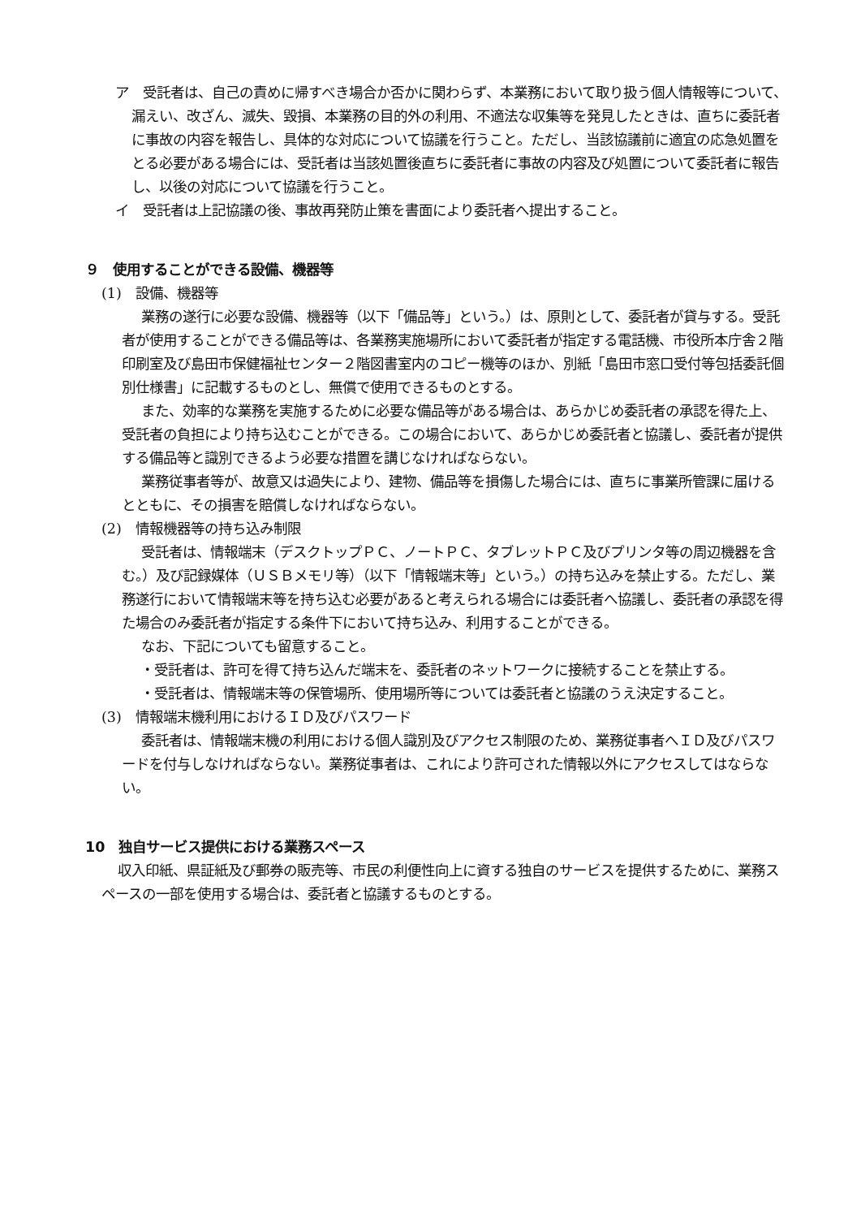ア　受託者は、自己の責めに帰すべき場合か否かに関わらず、本業務において取り扱う個人情報等について、漏えい、改ざん、滅失、毀損、本業務の目的外の利用、不適法な収集等を発見したときは、直ちに委託者に事故の内容を報告し、具体的な対応について協議を行うこと。ただし、当該協議前に適宜の応急処置をとる必要がある場合には、受託者は当該処置後直ちに委託者に事故の内容及び処置について委託者に報告し、以後の対応について協議を行うこと。
イ　受託者は上記協議の後、事故再発防止策を書面により委託者へ提出すること。
９　使用することができる設備、機器等
(1)　設備、機器等
業務の遂行に必要な設備、機器等（以下「備品等」という。）は、原則として、委託者が貸与する。受託者が使用することができる備品等は、各業務実施場所において委託者が指定する電話機、市役所本庁舎２階印刷室及び島田市保健福祉センター２階図書室内のコピー機等のほか、別紙「島田市窓口受付等包括委託個別仕様書」に記載するものとし、無償で使用できるものとする。
また、効率的な業務を実施するために必要な備品等がある場合は、あらかじめ委託者の承認を得た上、受託者の負担により持ち込むことができる。この場合において、あらかじめ委託者と協議し、委託者が提供する備品等と識別できるよう必要な措置を講じなければならない。
業務従事者等が、故意又は過失により、建物、備品等を損傷した場合には、直ちに事業所管課に届けるとともに、その損害を賠償しなければならない。
(2)　情報機器等の持ち込み制限
受託者は、情報端末（デスクトップＰＣ、ノートＰＣ、タブレットＰＣ及びプリンタ等の周辺機器を含む。）及び記録媒体（ＵＳＢメモリ等）（以下「情報端末等」という。）の持ち込みを禁止する。ただし、業務遂行において情報端末等を持ち込む必要があると考えられる場合には委託者へ協議し、委託者の承認を得た場合のみ委託者が指定する条件下において持ち込み、利用することができる。
なお、下記についても留意すること。
・受託者は、許可を得て持ち込んだ端末を、委託者のネットワークに接続することを禁止する。
・受託者は、情報端末等の保管場所、使用場所等については委託者と協議のうえ決定すること。
(3)　情報端末機利用におけるＩＤ及びパスワード
委託者は、情報端末機の利用における個人識別及びアクセス制限のため、業務従事者へＩＤ及びパスワードを付与しなければならない。業務従事者は、これにより許可された情報以外にアクセスしてはならない。
10　独自サービス提供における業務スペース
収入印紙、県証紙及び郵券の販売等、市民の利便性向上に資する独自のサービスを提供するために、業務スペースの一部を使用する場合は、委託者と協議するものとする。